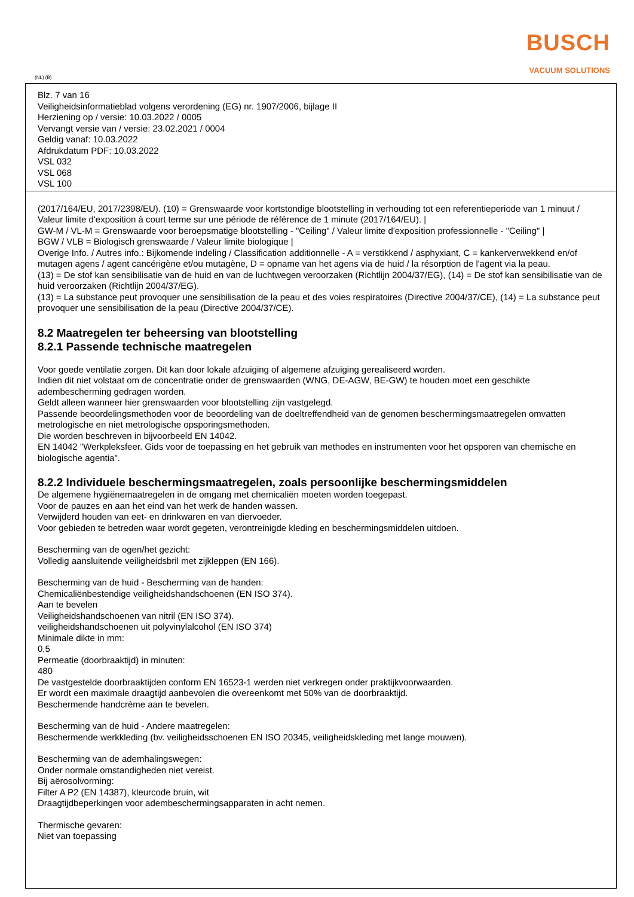BUSCH
VACUUM SOLUTIONS
(NL) (B)
Blz. 7 van 16
Veiligheidsinformatieblad volgens verordening (EG) nr. 1907/2006, bijlage II
Herziening op / versie: 10.03.2022 / 0005
Vervangt versie van / versie: 23.02.2021 / 0004
Geldig vanaf: 10.03.2022
Afdrukdatum PDF: 10.03.2022
VSL 032
VSL 068
VSL 100
(2017/164/EU, 2017/2398/EU). (10) = Grenswaarde voor kortstondige blootstelling in verhouding tot een referentieperiode van 1 minuut / Valeur limite d'exposition à court terme sur une période de référence de 1 minute (2017/164/EU). |
GW-M / VL-M = Grenswaarde voor beroepsmatige blootstelling - "Ceiling" / Valeur limite d'exposition professionnelle - "Ceiling" |
BGW / VLB = Biologisch grenswaarde / Valeur limite biologique |
Overige Info. / Autres info.: Bijkomende indeling / Classification additionnelle - A = verstikkend / asphyxiant, C = kankerverwekkend en/of mutagen agens / agent cancérigène et/ou mutagène, D = opname van het agens via de huid / la résorption de l'agent via la peau.
(13) = De stof kan sensibilisatie van de huid en van de luchtwegen veroorzaken (Richtlijn 2004/37/EG), (14) = De stof kan sensibilisatie van de huid veroorzaken (Richtlijn 2004/37/EG).
(13) = La substance peut provoquer une sensibilisation de la peau et des voies respiratoires (Directive 2004/37/CE), (14) = La substance peut provoquer une sensibilisation de la peau (Directive 2004/37/CE).
8.2 Maatregelen ter beheersing van blootstelling
8.2.1 Passende technische maatregelen
Voor goede ventilatie zorgen. Dit kan door lokale afzuiging of algemene afzuiging gerealiseerd worden.
Indien dit niet volstaat om de concentratie onder de grenswaarden (WNG, DE-AGW, BE-GW) te houden moet een geschikte adembescherming gedragen worden.
Geldt alleen wanneer hier grenswaarden voor blootstelling zijn vastgelegd.
Passende beoordelingsmethoden voor de beoordeling van de doeltreffendheid van de genomen beschermingsmaatregelen omvatten metrologische en niet metrologische opsporingsmethoden.
Die worden beschreven in bijvoorbeeld EN 14042.
EN 14042 "Werkpleksfeer. Gids voor de toepassing en het gebruik van methodes en instrumenten voor het opsporen van chemische en biologische agentia".
8.2.2 Individuele beschermingsmaatregelen, zoals persoonlijke beschermingsmiddelen
De algemene hygiënemaatregelen in de omgang met chemicaliën moeten worden toegepast.
Voor de pauzes en aan het eind van het werk de handen wassen.
Verwijderd houden van eet- en drinkwaren en van diervoeder.
Voor gebieden te betreden waar wordt gegeten, verontreinigde kleding en beschermingsmiddelen uitdoen.
Bescherming van de ogen/het gezicht:
Volledig aansluitende veiligheidsbril met zijkleppen (EN 166).
Bescherming van de huid - Bescherming van de handen:
Chemicaliënbestendige veiligheidshandschoenen (EN ISO 374).
Aan te bevelen
Veiligheidshandschoenen van nitril (EN ISO 374).
veiligheidshandschoenen uit polyvinylalcohol (EN ISO 374)
Minimale dikte in mm:
0,5
Permeatie (doorbraaktijd) in minuten:
480
De vastgestelde doorbraaktijden conform EN 16523-1 werden niet verkregen onder praktijkvoorwaarden.
Er wordt een maximale draagtijd aanbevolen die overeenkomt met 50% van de doorbraaktijd.
Beschermende handcrème aan te bevelen.
Bescherming van de huid - Andere maatregelen:
Beschermende werkkleding (bv. veiligheidsschoenen EN ISO 20345, veiligheidskleding met lange mouwen).
Bescherming van de ademhalingswegen:
Onder normale omstandigheden niet vereist.
Bij aërosolvorming:
Filter A P2 (EN 14387), kleurcode bruin, wit
Draagtijdbeperkingen voor adembeschermingsapparaten in acht nemen.
Thermische gevaren:
Niet van toepassing